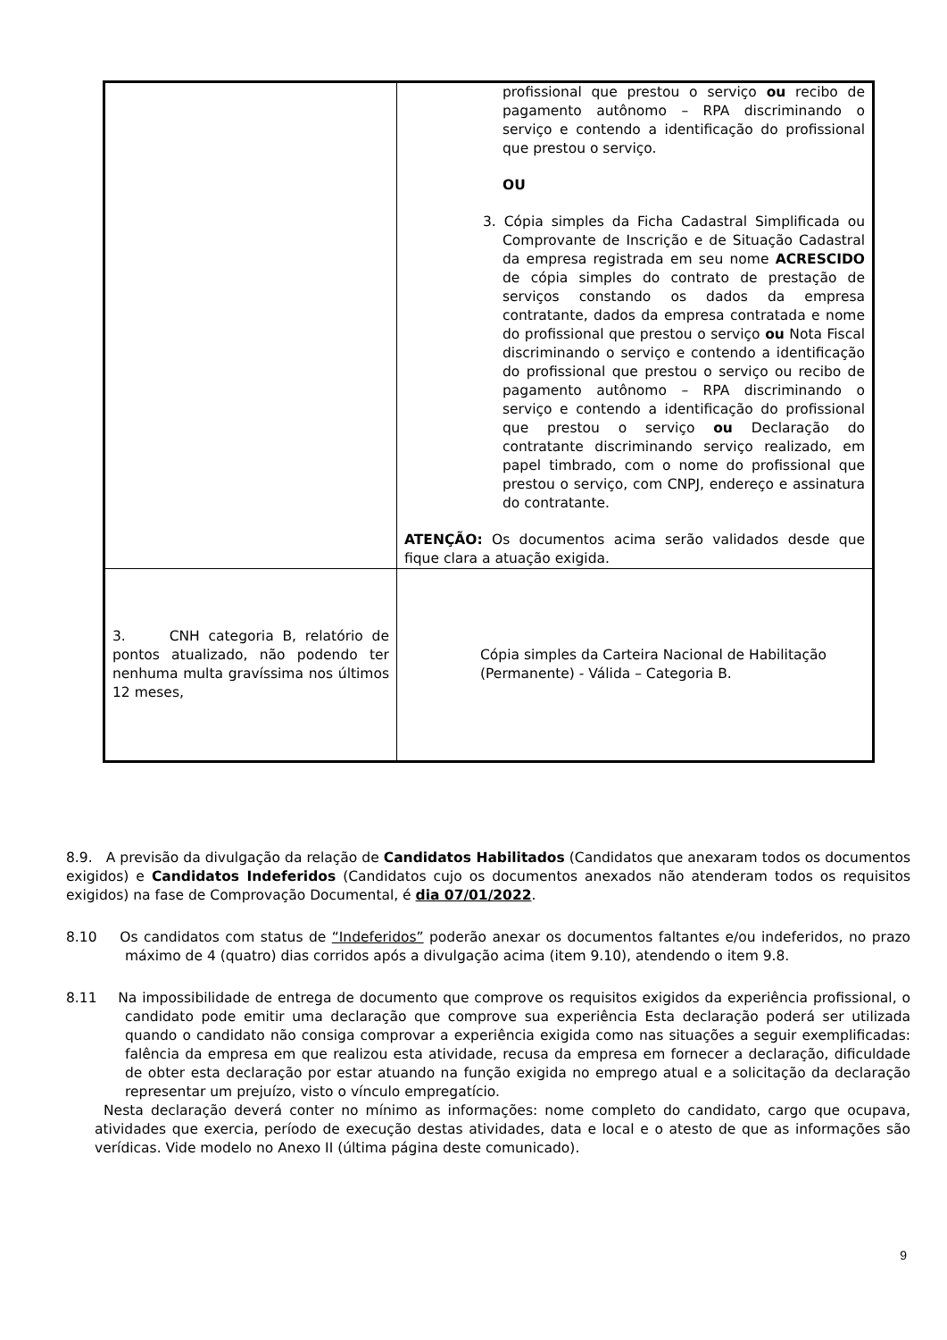| | profissional que prestou o serviço ou recibo de pagamento autônomo – RPA discriminando o serviço e contendo a identificação do profissional que prestou o serviço. OU 3. Cópia simples da Ficha Cadastral Simplificada ou Comprovante de Inscrição e de Situação Cadastral da empresa registrada em seu nome ACRESCIDO de cópia simples do contrato de prestação de serviços constando os dados da empresa contratante, dados da empresa contratada e nome do profissional que prestou o serviço ou Nota Fiscal discriminando o serviço e contendo a identificação do profissional que prestou o serviço ou recibo de pagamento autônomo – RPA discriminando o serviço e contendo a identificação do profissional que prestou o serviço ou Declaração do contratante discriminando serviço realizado, em papel timbrado, com o nome do profissional que prestou o serviço, com CNPJ, endereço e assinatura do contratante. ATENÇÃO: Os documentos acima serão validados desde que fique clara a atuação exigida. |
| 3. CNH categoria B, relatório de pontos atualizado, não podendo ter nenhuma multa gravíssima nos últimos 12 meses, | Cópia simples da Carteira Nacional de Habilitação (Permanente) - Válida – Categoria B. |
8.9. A previsão da divulgação da relação de Candidatos Habilitados (Candidatos que anexaram todos os documentos exigidos) e Candidatos Indeferidos (Candidatos cujo os documentos anexados não atenderam todos os requisitos exigidos) na fase de Comprovação Documental, é dia 07/01/2022.
8.10 Os candidatos com status de “Indeferidos” poderão anexar os documentos faltantes e/ou indeferidos, no prazo máximo de 4 (quatro) dias corridos após a divulgação acima (item 9.10), atendendo o item 9.8.
8.11 Na impossibilidade de entrega de documento que comprove os requisitos exigidos da experiência profissional, o candidato pode emitir uma declaração que comprove sua experiência Esta declaração poderá ser utilizada quando o candidato não consiga comprovar a experiência exigida como nas situações a seguir exemplificadas: falência da empresa em que realizou esta atividade, recusa da empresa em fornecer a declaração, dificuldade de obter esta declaração por estar atuando na função exigida no emprego atual e a solicitação da declaração representar um prejuízo, visto o vínculo empregatício.
Nesta declaração deverá conter no mínimo as informações: nome completo do candidato, cargo que ocupava, atividades que exercia, período de execução destas atividades, data e local e o atesto de que as informações são verídicas. Vide modelo no Anexo II (última página deste comunicado).
9